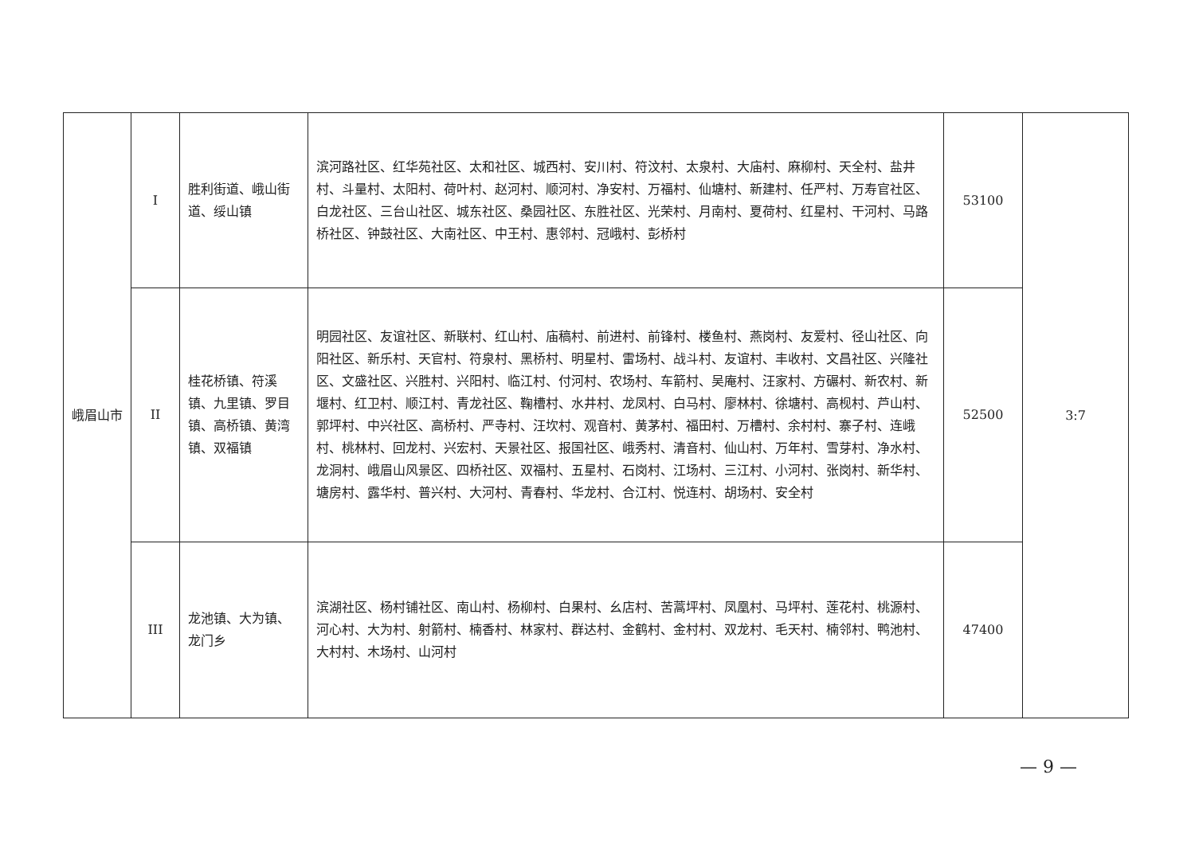| 峨眉山市 | I | 胜利街道、峨山街道、绥山镇 | 滨河路社区、红华苑社区、太和社区、城西村、安川村、符汶村、太泉村、大庙村、麻柳村、天全村、盐井村、斗量村、太阳村、荷叶村、赵河村、顺河村、净安村、万福村、仙塘村、新建村、任严村、万寿官社区、白龙社区、三台山社区、城东社区、桑园社区、东胜社区、光荣村、月南村、夏荷村、红星村、干河村、马路桥社区、钟鼓社区、大南社区、中王村、惠邻村、冠峨村、彭桥村 | 53100 | 3:7 |
| | II | 桂花桥镇、符溪镇、九里镇、罗目镇、高桥镇、黄湾镇、双福镇 | 明园社区、友谊社区、新联村、红山村、庙稿村、前进村、前锋村、楼鱼村、燕岗村、友爱村、径山社区、向阳社区、新乐村、天官村、符泉村、黑桥村、明星村、雷场村、战斗村、友谊村、丰收村、文昌社区、兴隆社区、文盛社区、兴胜村、兴阳村、临江村、付河村、农场村、车箭村、吴庵村、汪家村、方碾村、新农村、新堰村、红卫村、顺江村、青龙社区、鞠槽村、水井村、龙凤村、白马村、廖林村、徐塘村、高枧村、芦山村、郭坪村、中兴社区、高桥村、严寺村、汪坎村、观音村、黄茅村、福田村、万槽村、余村村、寨子村、连峨村、桃林村、回龙村、兴宏村、天景社区、报国社区、峨秀村、清音村、仙山村、万年村、雪芽村、净水村、龙洞村、峨眉山风景区、四桥社区、双福村、五星村、石岗村、江场村、三江村、小河村、张岗村、新华村、塘房村、露华村、普兴村、大河村、青春村、华龙村、合江村、悦连村、胡场村、安全村 | 52500 | |
| | III | 龙池镇、大为镇、龙门乡 | 滨湖社区、杨村铺社区、南山村、杨柳村、白果村、幺店村、苦蒿坪村、凤凰村、马坪村、莲花村、桃源村、河心村、大为村、射箭村、楠香村、林家村、群达村、金鹤村、金村村、双龙村、毛天村、楠邻村、鸭池村、大村村、木场村、山河村 | 47400 | |
— 9 —